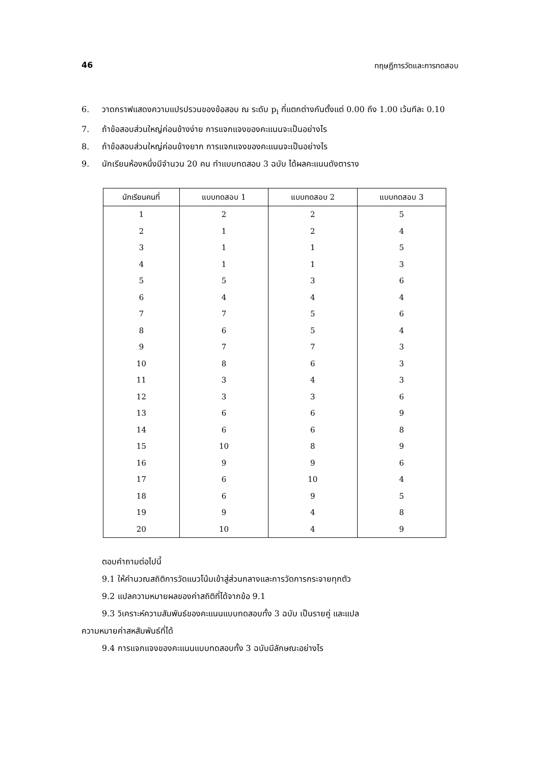46 ทฤษฎีการวัดและการทดสอบ
6. วาดกราฟแสดงความแปรปรวนของข้อสอบ ณ ระดับ p<sub>i</sub> ที่แตกต่างกันตั้งแต่ 0.00 ถึง 1.00 เว้นทีละ 0.10
7. ถ้าข้อสอบส่วนใหญ่ค่อนข้างง่าย การแจกแจงของคะแนนจะเป็นอย่างไร
8. ถ้าข้อสอบส่วนใหญ่ค่อนข้างยาก การแจกแจงของคะแนนจะเป็นอย่างไร
9. นักเรียนห้องหนึ่งมีจำนวน 20 คน ทำแบบทดสอบ 3 ฉบับ ได้ผลคะแนนดังตาราง
| นักเรียนคนที่ | แบบทดสอบ 1 | แบบทดสอบ 2 | แบบทดสอบ 3 |
| --- | --- | --- | --- |
| 1 | 2 | 2 | 5 |
| 2 | 1 | 2 | 4 |
| 3 | 1 | 1 | 5 |
| 4 | 1 | 1 | 3 |
| 5 | 5 | 3 | 6 |
| 6 | 4 | 4 | 4 |
| 7 | 7 | 5 | 6 |
| 8 | 6 | 5 | 4 |
| 9 | 7 | 7 | 3 |
| 10 | 8 | 6 | 3 |
| 11 | 3 | 4 | 3 |
| 12 | 3 | 3 | 6 |
| 13 | 6 | 6 | 9 |
| 14 | 6 | 6 | 8 |
| 15 | 10 | 8 | 9 |
| 16 | 9 | 9 | 6 |
| 17 | 6 | 10 | 4 |
| 18 | 6 | 9 | 5 |
| 19 | 9 | 4 | 8 |
| 20 | 10 | 4 | 9 |
ตอบคำถามต่อไปนี้
9.1 ให้คำนวณสถิติการวัดแนวโน้มเข้าสู่ส่วนกลางและการวัดการกระจายทุกตัว
9.2 แปลความหมายผลของค่าสถิติที่ได้จากข้อ 9.1
9.3 วิเคราะห์ความสัมพันธ์ของคะแนนแบบทดสอบทั้ง 3 ฉบับ เป็นรายคู่ และแปล
ความหมายค่าสหสัมพันธ์ที่ได้
9.4 การแจกแจงของคะแนนแบบทดสอบทั้ง 3 ฉบับมีลักษณะอย่างไร